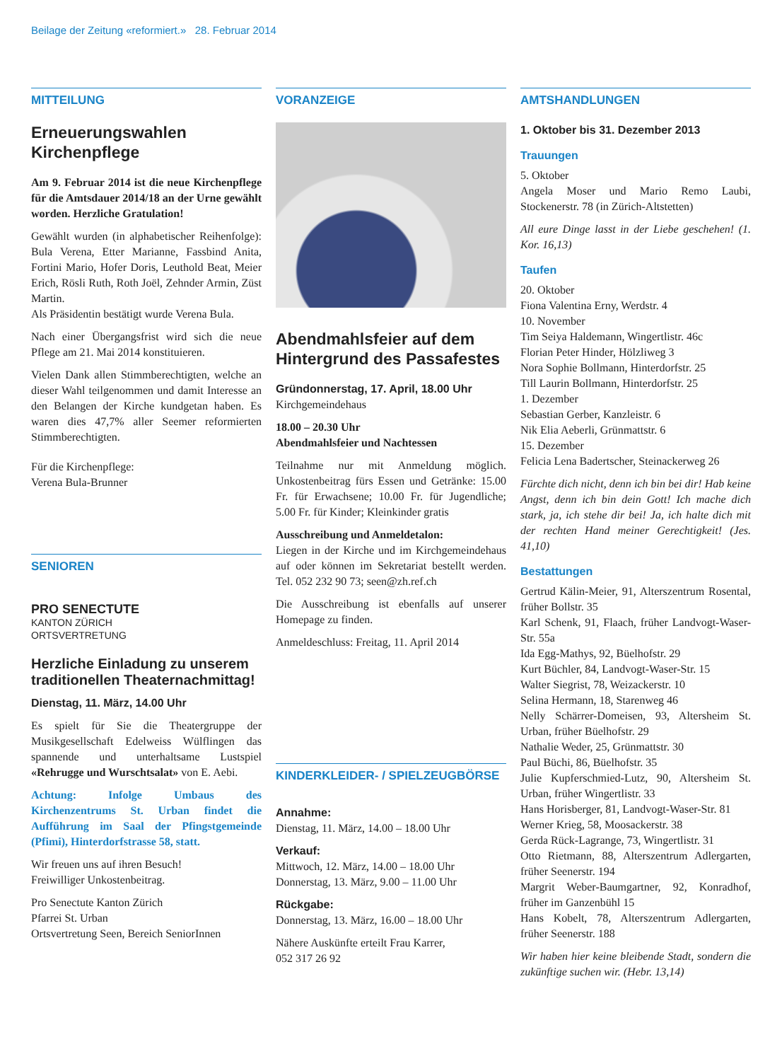Beilage der Zeitung «reformiert.» 28. Februar 2014
MITTEILUNG
Erneuerungswahlen Kirchenpflege
Am 9. Februar 2014 ist die neue Kirchenpflege für die Amtsdauer 2014/18 an der Urne gewählt worden. Herzliche Gratulation!
Gewählt wurden (in alphabetischer Reihenfolge): Bula Verena, Etter Marianne, Fassbind Anita, Fortini Mario, Hofer Doris, Leuthold Beat, Meier Erich, Rösli Ruth, Roth Joël, Zehnder Armin, Züst Martin.
Als Präsidentin bestätigt wurde Verena Bula.
Nach einer Übergangsfrist wird sich die neue Pflege am 21. Mai 2014 konstituieren.
Vielen Dank allen Stimmberechtigten, welche an dieser Wahl teilgenommen und damit Interesse an den Belangen der Kirche kundgetan haben. Es waren dies 47,7% aller Seemer reformierten Stimmberechtigten.
Für die Kirchenpflege:
Verena Bula-Brunner
SENIOREN
PRO SENECTUTE
KANTON ZÜRICH
ORTSVERTRETUNG
Herzliche Einladung zu unserem traditionellen Theaternachmittag!
Dienstag, 11. März, 14.00 Uhr
Es spielt für Sie die Theatergruppe der Musikgesellschaft Edelweiss Wülflingen das spannende und unterhaltsame Lustspiel «Rehrugge und Wurschtsalat» von E. Aebi.
Achtung: Infolge Umbaus des Kirchenzentrums St. Urban findet die Aufführung im Saal der Pfingstgemeinde (Pfimi), Hinterdorfstrasse 58, statt.
Wir freuen uns auf ihren Besuch!
Freiwilliger Unkostenbeitrag.
Pro Senectute Kanton Zürich
Pfarrei St. Urban
Ortsvertretung Seen, Bereich SeniorInnen
VORANZEIGE
Abendmahlsfeier auf dem Hintergrund des Passafestes
Gründonnerstag, 17. April, 18.00 Uhr
Kirchgemeindehaus
18.00 – 20.30 Uhr
Abendmahlsfeier und Nachtessen
Teilnahme nur mit Anmeldung möglich. Unkostenbeitrag fürs Essen und Getränke: 15.00 Fr. für Erwachsene; 10.00 Fr. für Jugendliche; 5.00 Fr. für Kinder; Kleinkinder gratis
Ausschreibung und Anmeldetalon:
Liegen in der Kirche und im Kirchgemeindehaus auf oder können im Sekretariat bestellt werden. Tel. 052 232 90 73; seen@zh.ref.ch
Die Ausschreibung ist ebenfalls auf unserer Homepage zu finden.
Anmeldeschluss: Freitag, 11. April 2014
KINDERKLEIDER- / SPIELZEUGBÖRSE
Annahme:
Dienstag, 11. März, 14.00 – 18.00 Uhr
Verkauf:
Mittwoch, 12. März, 14.00 – 18.00 Uhr
Donnerstag, 13. März, 9.00 – 11.00 Uhr
Rückgabe:
Donnerstag, 13. März, 16.00 – 18.00 Uhr
Nähere Auskünfte erteilt Frau Karrer,
052 317 26 92
AMTSHANDLUNGEN
1. Oktober bis 31. Dezember 2013
Trauungen
5. Oktober
Angela Moser und Mario Remo Laubi, Stockenerstr. 78 (in Zürich-Altstetten)
All eure Dinge lasst in der Liebe geschehen! (1. Kor. 16,13)
Taufen
20. Oktober
Fiona Valentina Erny, Werdstr. 4
10. November
Tim Seiya Haldemann, Wingertlistr. 46c
Florian Peter Hinder, Hölzliweg 3
Nora Sophie Bollmann, Hinterdorfstr. 25
Till Laurin Bollmann, Hinterdorfstr. 25
1. Dezember
Sebastian Gerber, Kanzleistr. 6
Nik Elia Aeberli, Grünmattstr. 6
15. Dezember
Felicia Lena Badertscher, Steinackerweg 26
Fürchte dich nicht, denn ich bin bei dir! Hab keine Angst, denn ich bin dein Gott! Ich mache dich stark, ja, ich stehe dir bei! Ja, ich halte dich mit der rechten Hand meiner Gerechtigkeit! (Jes. 41,10)
Bestattungen
Gertrud Kälin-Meier, 91, Alterszentrum Rosental, früher Bollstr. 35
Karl Schenk, 91, Flaach, früher Landvogt-Waser-Str. 55a
Ida Egg-Mathys, 92, Büelhofstr. 29
Kurt Büchler, 84, Landvogt-Waser-Str. 15
Walter Siegrist, 78, Weizackerstr. 10
Selina Hermann, 18, Starenweg 46
Nelly Schärrer-Domeisen, 93, Altersheim St. Urban, früher Büelhofstr. 29
Nathalie Weder, 25, Grünmattstr. 30
Paul Büchi, 86, Büelhofstr. 35
Julie Kupferschmied-Lutz, 90, Altersheim St. Urban, früher Wingertlistr. 33
Hans Horisberger, 81, Landvogt-Waser-Str. 81
Werner Krieg, 58, Moosackerstr. 38
Gerda Rück-Lagrange, 73, Wingertlistr. 31
Otto Rietmann, 88, Alterszentrum Adlergarten, früher Seenerstr. 194
Margrit Weber-Baumgartner, 92, Konradhof, früher im Ganzenbühl 15
Hans Kobelt, 78, Alterszentrum Adlergarten, früher Seenerstr. 188
Wir haben hier keine bleibende Stadt, sondern die zukünftige suchen wir. (Hebr. 13,14)